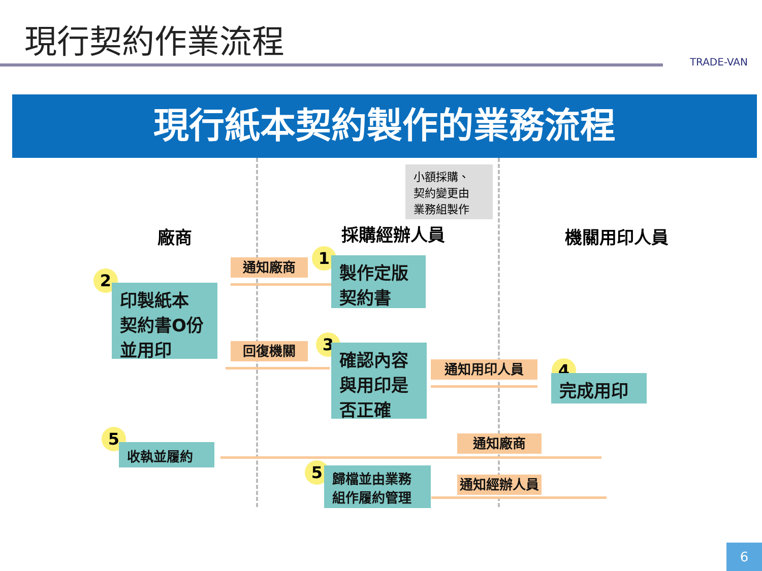現行契約作業流程
TRADE-VAN
現行紙本契約製作的業務流程
廠商
小額採購、
契約變更由
業務組製作
採購經辦人員 機關用印人員
通知廠商 1
製作定版
契約書
2
印製紙本
契約書O份
並用印
回復機關 3
確認內容
與用印是
否正確
通知用印人員 4
完成用印
5
收執並履約
通知廠商
5
歸檔並由業務
組作履約管理
通知經辦人員
6